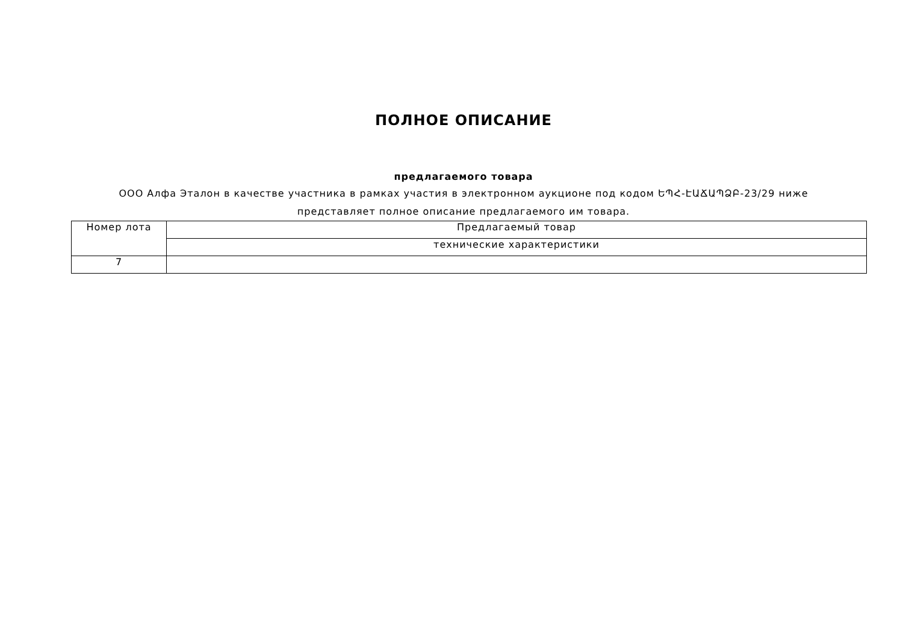ПОЛНОЕ ОПИСАНИЕ
предлагаемого товара
ООО Алфа Эталон в качестве участника в рамках участия в электронном аукционе под кодом ԵՊՀ-ԷԱՃԱՊՁԲ-23/29 ниже представляет полное описание предлагаемого им товара.
| Номер лота | Предлагаемый товар |
| | технические характеристики |
| 7 | |